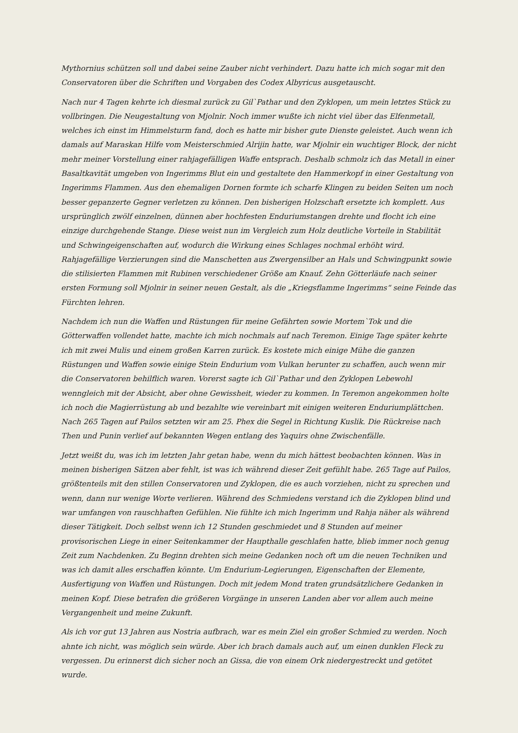Mythornius schützen soll und dabei seine Zauber nicht verhindert. Dazu hatte ich mich sogar mit den Conservatoren über die Schriften und Vorgaben des Codex Albyricus ausgetauscht.
Nach nur 4 Tagen kehrte ich diesmal zurück zu Gil`Pathar und den Zyklopen, um mein letztes Stück zu vollbringen. Die Neugestaltung von Mjolnir. Noch immer wußte ich nicht viel über das Elfenmetall, welches ich einst im Himmelsturm fand, doch es hatte mir bisher gute Dienste geleistet. Auch wenn ich damals auf Maraskan Hilfe vom Meisterschmied Alrijin hatte, war Mjolnir ein wuchtiger Block, der nicht mehr meiner Vorstellung einer rahjagefälligen Waffe entsprach. Deshalb schmolz ich das Metall in einer Basaltkavität umgeben von Ingerimms Blut ein und gestaltete den Hammerkopf in einer Gestaltung von Ingerimms Flammen. Aus den ehemaligen Dornen formte ich scharfe Klingen zu beiden Seiten um noch besser gepanzerte Gegner verletzen zu können. Den bisherigen Holzschaft ersetzte ich komplett. Aus ursprünglich zwölf einzelnen, dünnen aber hochfesten Enduriumstangen drehte und flocht ich eine einzige durchgehende Stange. Diese weist nun im Vergleich zum Holz deutliche Vorteile in Stabilität und Schwingeigenschaften auf, wodurch die Wirkung eines Schlages nochmal erhöht wird. Rahjagefällige Verzierungen sind die Manschetten aus Zwergensilber an Hals und Schwingpunkt sowie die stilisierten Flammen mit Rubinen verschiedener Größe am Knauf. Zehn Götterläufe nach seiner ersten Formung soll Mjolnir in seiner neuen Gestalt, als die „Kriegsflamme Ingerimms“ seine Feinde das Fürchten lehren.
Nachdem ich nun die Waffen und Rüstungen für meine Gefährten sowie Mortem`Tok und die Götterwaffen vollendet hatte, machte ich mich nochmals auf nach Teremon. Einige Tage später kehrte ich mit zwei Mulis und einem großen Karren zurück. Es kostete mich einige Mühe die ganzen Rüstungen und Waffen sowie einige Stein Endurium vom Vulkan herunter zu schaffen, auch wenn mir die Conservatoren behilflich waren. Vorerst sagte ich Gil`Pathar und den Zyklopen Lebewohl wenngleich mit der Absicht, aber ohne Gewissheit, wieder zu kommen. In Teremon angekommen holte ich noch die Magierrüstung ab und bezahlte wie vereinbart mit einigen weiteren Enduriumplättchen. Nach 265 Tagen auf Pailos setzten wir am 25. Phex die Segel in Richtung Kuslik. Die Rückreise nach Then und Punin verlief auf bekannten Wegen entlang des Yaquirs ohne Zwischenfälle.
Jetzt weißt du, was ich im letzten Jahr getan habe, wenn du mich hättest beobachten können. Was in meinen bisherigen Sätzen aber fehlt, ist was ich während dieser Zeit gefühlt habe. 265 Tage auf Pailos, größtenteils mit den stillen Conservatoren und Zyklopen, die es auch vorziehen, nicht zu sprechen und wenn, dann nur wenige Worte verlieren. Während des Schmiedens verstand ich die Zyklopen blind und war umfangen von rauschhaften Gefühlen. Nie fühlte ich mich Ingerimm und Rahja näher als während dieser Tätigkeit. Doch selbst wenn ich 12 Stunden geschmiedet und 8 Stunden auf meiner provisorischen Liege in einer Seitenkammer der Haupthalle geschlafen hatte, blieb immer noch genug Zeit zum Nachdenken. Zu Beginn drehten sich meine Gedanken noch oft um die neuen Techniken und was ich damit alles erschaffen könnte. Um Endurium-Legierungen, Eigenschaften der Elemente, Ausfertigung von Waffen und Rüstungen. Doch mit jedem Mond traten grundsätzlichere Gedanken in meinen Kopf. Diese betrafen die größeren Vorgänge in unseren Landen aber vor allem auch meine Vergangenheit und meine Zukunft.
Als ich vor gut 13 Jahren aus Nostria aufbrach, war es mein Ziel ein großer Schmied zu werden. Noch ahnte ich nicht, was möglich sein würde. Aber ich brach damals auch auf, um einen dunklen Fleck zu vergessen. Du erinnerst dich sicher noch an Gissa, die von einem Ork niedergestreckt und getötet wurde.